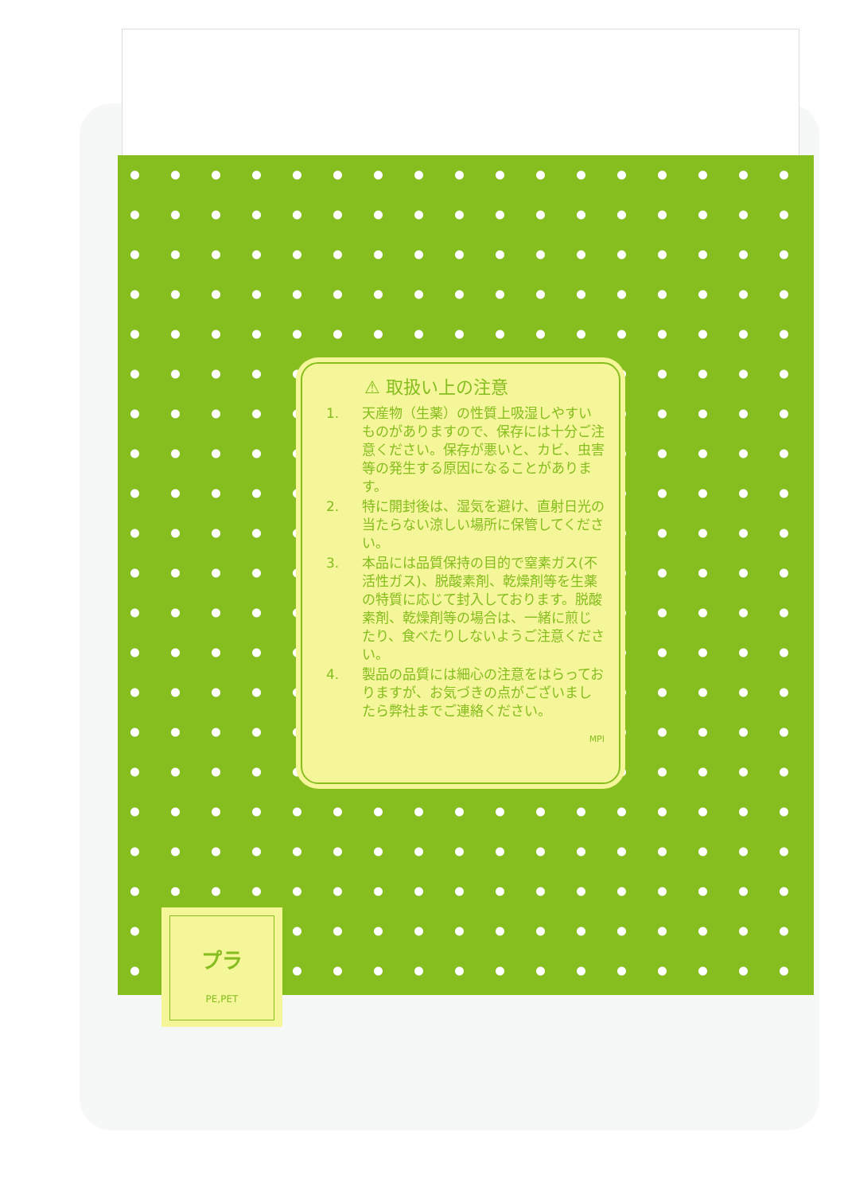⚠ 取扱い上の注意
1. 天産物（生薬）の性質上吸湿しやすいものがありますので、保存には十分ご注意ください。保存が悪いと、カビ、虫害等の発生する原因になることがあります。
2. 特に開封後は、湿気を避け、直射日光の当たらない涼しい場所に保管してください。
3. 本品には品質保持の目的で窒素ガス(不活性ガス)、脱酸素剤、乾燥剤等を生薬の特質に応じて封入しております。脱酸素剤、乾燥剤等の場合は、一緒に煎じたり、食べたりしないようご注意ください。
4. 製品の品質には細心の注意をはらっておりますが、お気づきの点がございましたら弊社までご連絡ください。
MPI
プラ
PE,PET